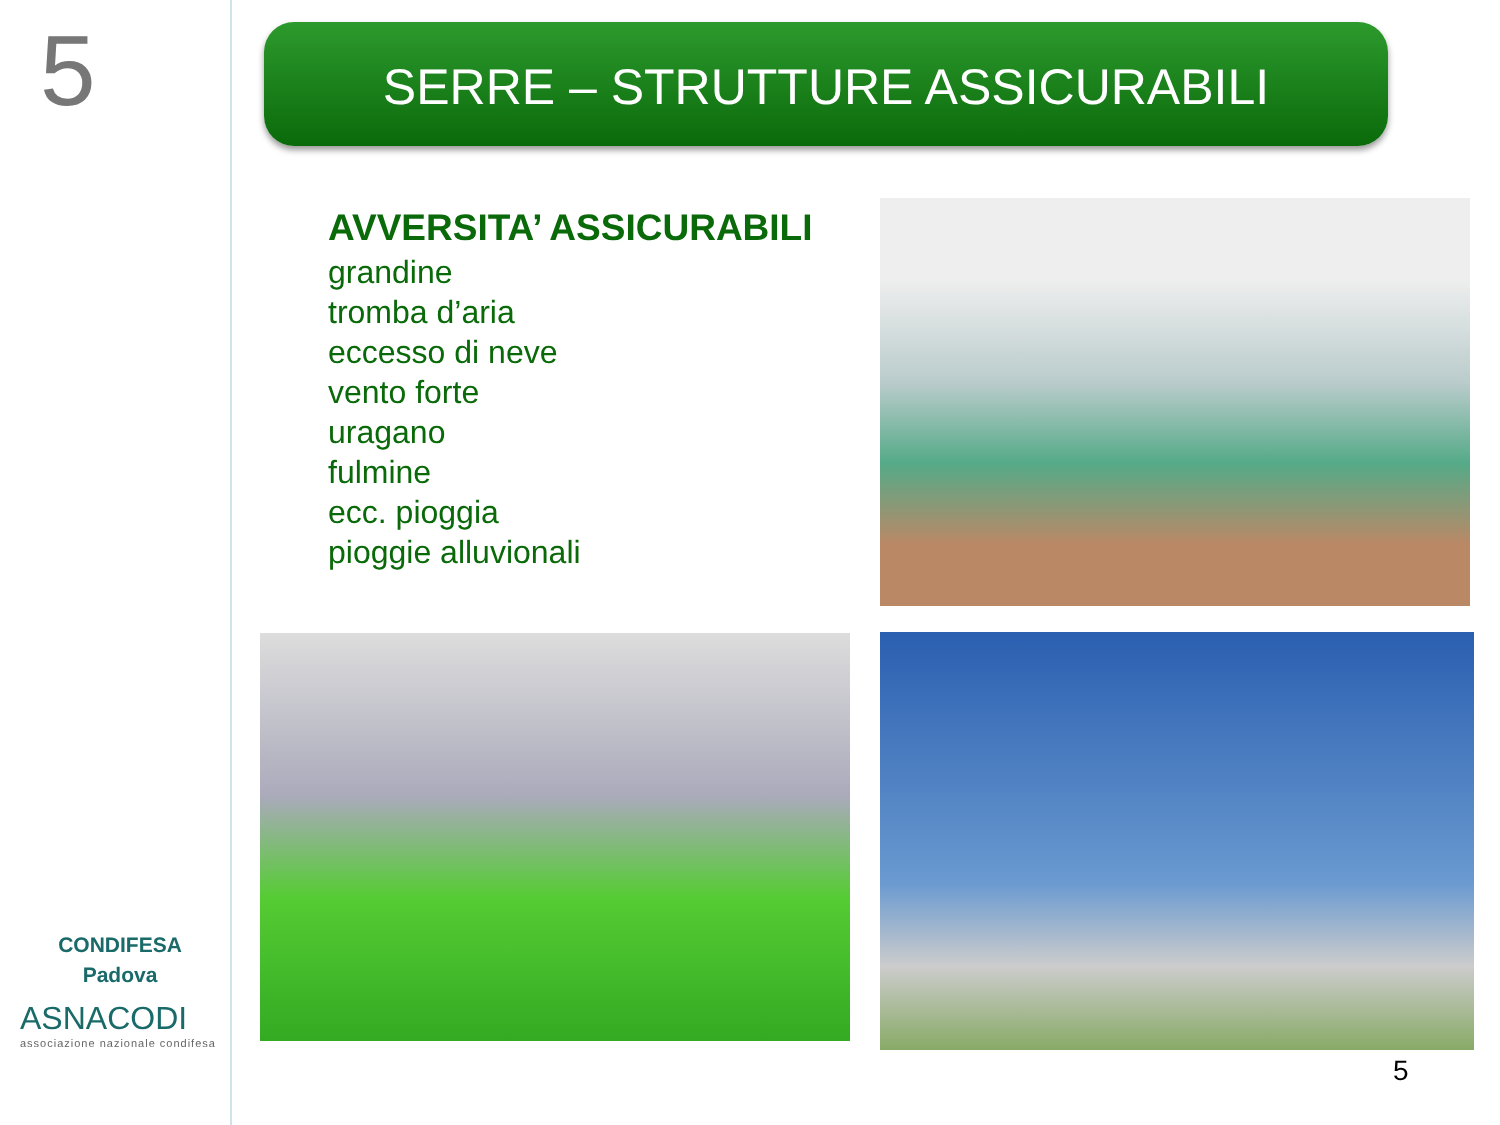5
CONDIFESA
Padova
ASNACODI
associazione nazionale condifesa
SERRE – STRUTTURE ASSICURABILI
AVVERSITA’ ASSICURABILI
grandine
tromba d’aria
eccesso di neve
vento forte
uragano
fulmine
ecc. pioggia
pioggie alluvionali
5